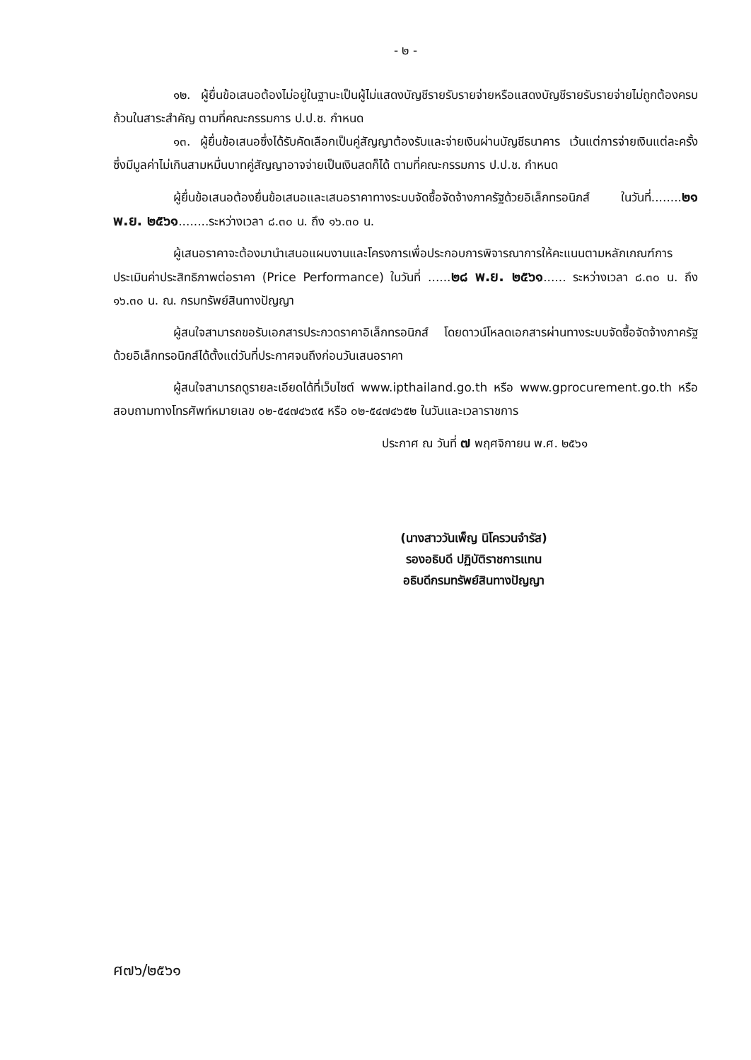- ๒ -
๑๒. ผู้ยื่นข้อเสนอต้องไม่อยู่ในฐานะเป็นผู้ไม่แสดงบัญชีรายรับรายจ่ายหรือแสดงบัญชีรายรับรายจ่ายไม่ถูกต้องครบถ้วนในสาระสำคัญ ตามที่คณะกรรมการ ป.ป.ช. กำหนด
๑๓. ผู้ยื่นข้อเสนอซึ่งได้รับคัดเลือกเป็นคู่สัญญาต้องรับและจ่ายเงินผ่านบัญชีธนาคาร เว้นแต่การจ่ายเงินแต่ละครั้งซึ่งมีมูลค่าไม่เกินสามหมื่นบาทคู่สัญญาอาจจ่ายเป็นเงินสดก็ได้ ตามที่คณะกรรมการ ป.ป.ช. กำหนด
ผู้ยื่นข้อเสนอต้องยื่นข้อเสนอและเสนอราคาทางระบบจัดซื้อจัดจ้างภาครัฐด้วยอิเล็กทรอนิกส์ ในวันที่........๒๑ พ.ย. ๒๕๖๑........ระหว่างเวลา ๘.๓๐ น. ถึง ๑๖.๓๐ น.
ผู้เสนอราคาจะต้องมานำเสนอแผนงานและโครงการเพื่อประกอบการพิจารณาการให้คะแนนตามหลักเกณฑ์การประเมินค่าประสิทธิภาพต่อราคา (Price Performance) ในวันที่ ......๒๘ พ.ย. ๒๕๖๑...... ระหว่างเวลา ๘.๓๐ น. ถึง ๑๖.๓๐ น. ณ. กรมทรัพย์สินทางปัญญา
ผู้สนใจสามารถขอรับเอกสารประกวดราคาอิเล็กทรอนิกส์ โดยดาวน์โหลดเอกสารผ่านทางระบบจัดซื้อจัดจ้างภาครัฐด้วยอิเล็กทรอนิกส์ได้ตั้งแต่วันที่ประกาศจนถึงก่อนวันเสนอราคา
ผู้สนใจสามารถดูรายละเอียดได้ที่เว็บไซต์ www.ipthailand.go.th หรือ www.gprocurement.go.th หรือสอบถามทางโทรศัพท์หมายเลข ๐๒-๕๔๗๔๖๙๕ หรือ ๐๒-๕๔๗๔๖๕๒ ในวันและเวลาราชการ
ประกาศ ณ วันที่ ๗ พฤศจิกายน พ.ศ. ๒๕๖๑
(นางสาววันเพ็ญ นิโครวนจำรัส)
รองอธิบดี ปฏิบัติราชการแทน
อธิบดีกรมทรัพย์สินทางปัญญา
ศ๗๖/๒๕๖๑